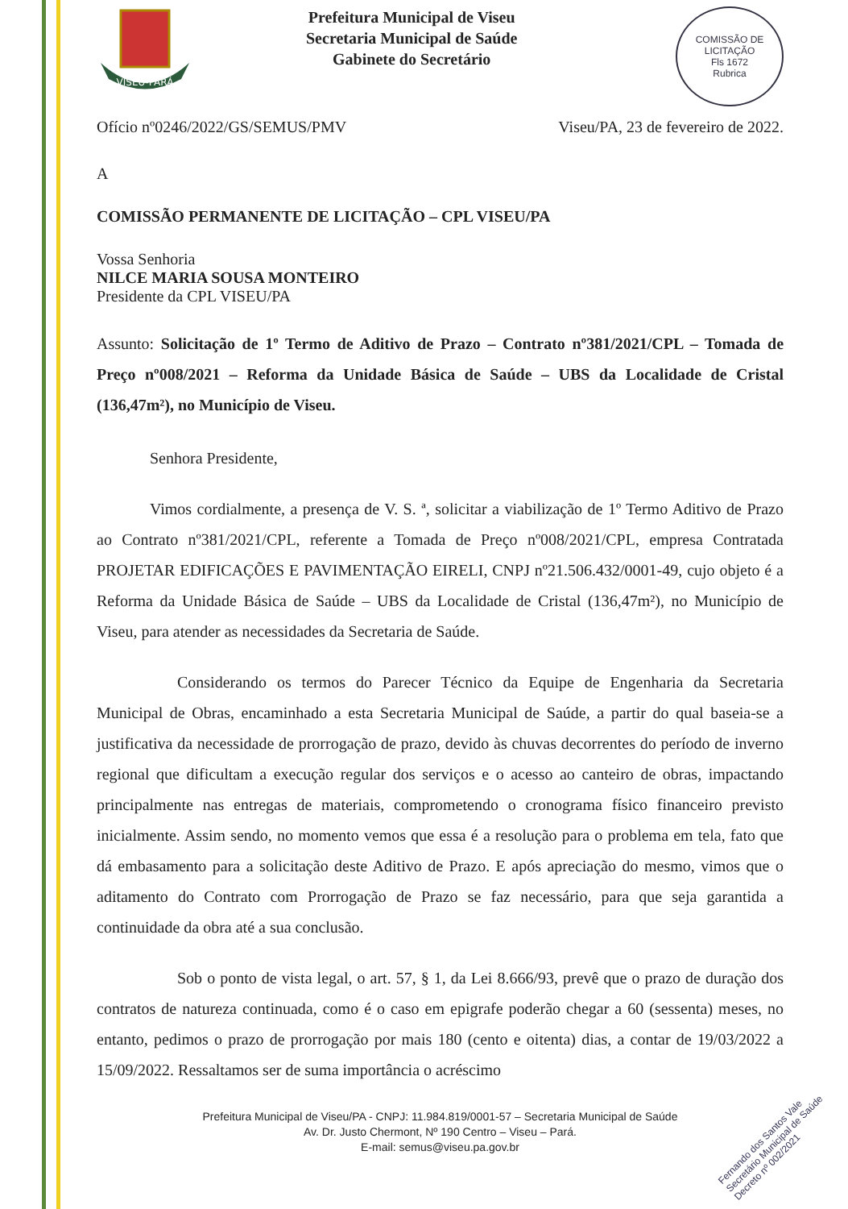VISEU-PARÁ
Prefeitura Municipal de Viseu
Secretaria Municipal de Saúde
Gabinete do Secretário
COMISSÃO DE LICITAÇÃO
Fls 1672
Rubrica
Ofício nº0246/2022/GS/SEMUS/PMV Viseu/PA, 23 de fevereiro de 2022.
A
COMISSÃO PERMANENTE DE LICITAÇÃO – CPL VISEU/PA
Vossa Senhoria
NILCE MARIA SOUSA MONTEIRO
Presidente da CPL VISEU/PA
Assunto: Solicitação de 1º Termo de Aditivo de Prazo – Contrato nº381/2021/CPL – Tomada de Preço nº008/2021 – Reforma da Unidade Básica de Saúde – UBS da Localidade de Cristal (136,47m²), no Município de Viseu.
Senhora Presidente,
Vimos cordialmente, a presença de V. S. ª, solicitar a viabilização de 1º Termo Aditivo de Prazo ao Contrato nº381/2021/CPL, referente a Tomada de Preço nº008/2021/CPL, empresa Contratada PROJETAR EDIFICAÇÕES E PAVIMENTAÇÃO EIRELI, CNPJ nº21.506.432/0001-49, cujo objeto é a Reforma da Unidade Básica de Saúde – UBS da Localidade de Cristal (136,47m²), no Município de Viseu, para atender as necessidades da Secretaria de Saúde.
Considerando os termos do Parecer Técnico da Equipe de Engenharia da Secretaria Municipal de Obras, encaminhado a esta Secretaria Municipal de Saúde, a partir do qual baseia-se a justificativa da necessidade de prorrogação de prazo, devido às chuvas decorrentes do período de inverno regional que dificultam a execução regular dos serviços e o acesso ao canteiro de obras, impactando principalmente nas entregas de materiais, comprometendo o cronograma físico financeiro previsto inicialmente. Assim sendo, no momento vemos que essa é a resolução para o problema em tela, fato que dá embasamento para a solicitação deste Aditivo de Prazo. E após apreciação do mesmo, vimos que o aditamento do Contrato com Prorrogação de Prazo se faz necessário, para que seja garantida a continuidade da obra até a sua conclusão.
Sob o ponto de vista legal, o art. 57, § 1, da Lei 8.666/93, prevê que o prazo de duração dos contratos de natureza continuada, como é o caso em epigrafe poderão chegar a 60 (sessenta) meses, no entanto, pedimos o prazo de prorrogação por mais 180 (cento e oitenta) dias, a contar de 19/03/2022 a 15/09/2022. Ressaltamos ser de suma importância o acréscimo
Prefeitura Municipal de Viseu/PA - CNPJ: 11.984.819/0001-57 – Secretaria Municipal de Saúde
Av. Dr. Justo Chermont, Nº 190 Centro – Viseu – Pará.
E-mail: semus@viseu.pa.gov.br
Fernando dos Santos Vale
Secretário Municipal de Saúde
Decreto nº 002/2021